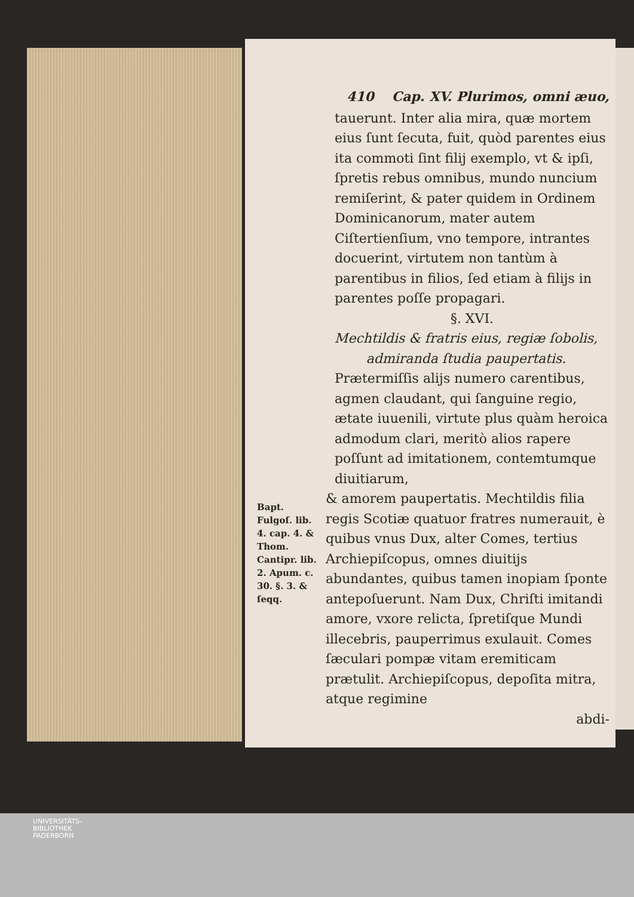410 Cap. XV. Plurimos, omni æuo,
tauerunt. Inter alia mira, quæ mortem eius ſunt ſecuta, fuit, quòd parentes eius ita commoti ſint filij exemplo, vt & ipſi, ſpretis rebus omnibus, mundo nuncium remiſerint, & pater quidem in Ordinem Dominicanorum, mater autem Ciſtertienſium, vno tempore, intrantes docuerint, virtutem non tantùm à parentibus in filios, ſed etiam à filijs in parentes poſſe propagari.
§. XVI.
Mechtildis & fratris eius, regiæ ſobolis, admiranda ſtudia paupertatis.
Prætermiſſis alijs numero carentibus, agmen claudant, qui ſanguine regio, ætate iuuenili, virtute plus quàm heroica admodum clari, meritò alios rapere poſſunt ad imitationem, contemtumque diuitiarum,
Bapt. Fulgoſ. lib. 4. cap. 4. & Thom. Cantipr. lib. 2. Apum. c. 30. §. 3. & ſeqq.
& amorem paupertatis. Mechtildis filia regis Scotiæ quatuor fratres numerauit, è quibus vnus Dux, alter Comes, tertius Archiepiſcopus, omnes diuitijs abundantes, quibus tamen inopiam ſponte antepoſuerunt. Nam Dux, Chriſti imitandi amore, vxore relicta, ſpretiſque Mundi illecebris, pauperrimus exulauit. Comes ſæculari pompæ vitam eremiticam prætulit. Archiepiſcopus, depoſita mitra, atque regimine
abdi-
UNIVERSITÄTS-
BIBLIOTHEK
PADERBORN